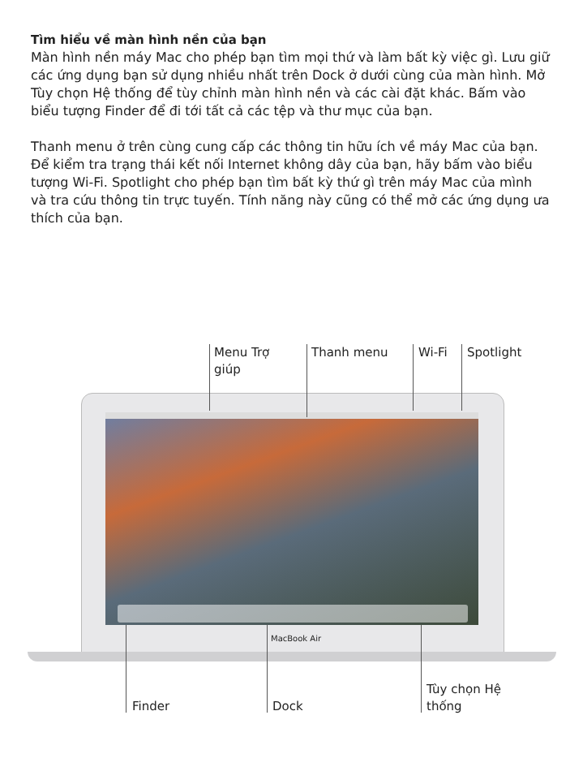Tìm hiểu về màn hình nền của bạn
Màn hình nền máy Mac cho phép bạn tìm mọi thứ và làm bất kỳ việc gì. Lưu giữ các ứng dụng bạn sử dụng nhiều nhất trên Dock ở dưới cùng của màn hình. Mở Tùy chọn Hệ thống để tùy chỉnh màn hình nền và các cài đặt khác. Bấm vào biểu tượng Finder để đi tới tất cả các tệp và thư mục của bạn.
Thanh menu ở trên cùng cung cấp các thông tin hữu ích về máy Mac của bạn. Để kiểm tra trạng thái kết nối Internet không dây của bạn, hãy bấm vào biểu tượng Wi-Fi. Spotlight cho phép bạn tìm bất kỳ thứ gì trên máy Mac của mình và tra cứu thông tin trực tuyến. Tính năng này cũng có thể mở các ứng dụng ưa thích của bạn.
Menu Trợ
giúp
Thanh menu Wi-Fi Spotlight
MacBook Air
Finder Dock
Tùy chọn Hệ
thống